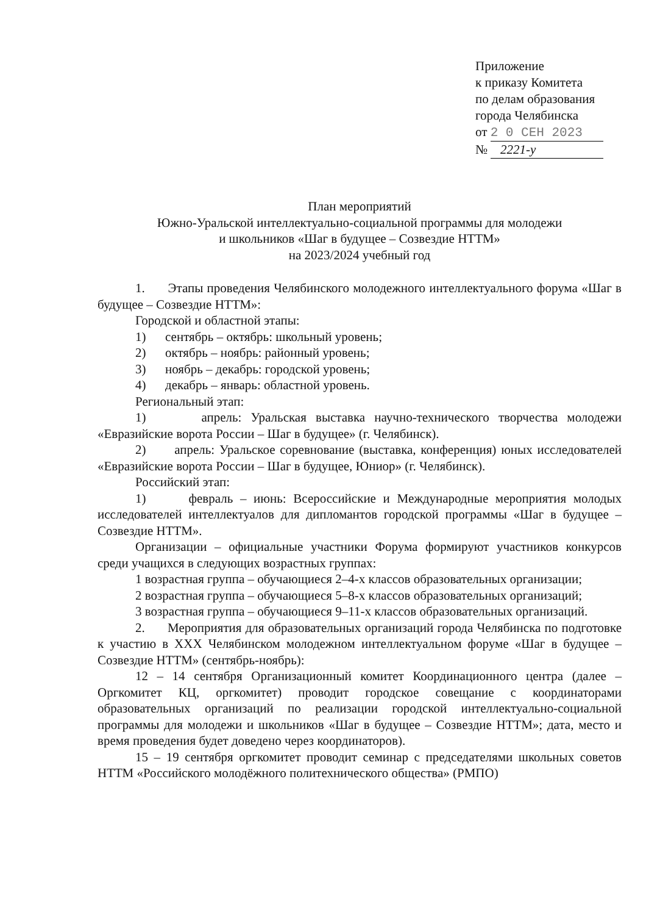Приложение
к приказу Комитета
по делам образования
города Челябинска
от 2 0 СЕН 2023
№ 2221-у
План мероприятий
Южно-Уральской интеллектуально-социальной программы для молодежи
и школьников «Шаг в будущее – Созвездие НТТМ»
на 2023/2024 учебный год
1. Этапы проведения Челябинского молодежного интеллектуального форума «Шаг в будущее – Созвездие НТТМ»:
Городской и областной этапы:
1) сентябрь – октябрь: школьный уровень;
2) октябрь – ноябрь: районный уровень;
3) ноябрь – декабрь: городской уровень;
4) декабрь – январь: областной уровень.
Региональный этап:
1) апрель: Уральская выставка научно-технического творчества молодежи «Евразийские ворота России – Шаг в будущее» (г. Челябинск).
2) апрель: Уральское соревнование (выставка, конференция) юных исследователей «Евразийские ворота России – Шаг в будущее, Юниор» (г. Челябинск).
Российский этап:
1) февраль – июнь: Всероссийские и Международные мероприятия молодых исследователей интеллектуалов для дипломантов городской программы «Шаг в будущее – Созвездие НТТМ».
Организации – официальные участники Форума формируют участников конкурсов среди учащихся в следующих возрастных группах:
1 возрастная группа – обучающиеся 2–4-х классов образовательных организации;
2 возрастная группа – обучающиеся 5–8-х классов образовательных организаций;
3 возрастная группа – обучающиеся 9–11-х классов образовательных организаций.
2. Мероприятия для образовательных организаций города Челябинска по подготовке к участию в XXX Челябинском молодежном интеллектуальном форуме «Шаг в будущее – Созвездие НТТМ» (сентябрь-ноябрь):
12 – 14 сентября Организационный комитет Координационного центра (далее – Оргкомитет КЦ, оргкомитет) проводит городское совещание с координаторами образовательных организаций по реализации городской интеллектуально-социальной программы для молодежи и школьников «Шаг в будущее – Созвездие НТТМ»; дата, место и время проведения будет доведено через координаторов).
15 – 19 сентября оргкомитет проводит семинар с председателями школьных советов НТТМ «Российского молодёжного политехнического общества» (РМПО)